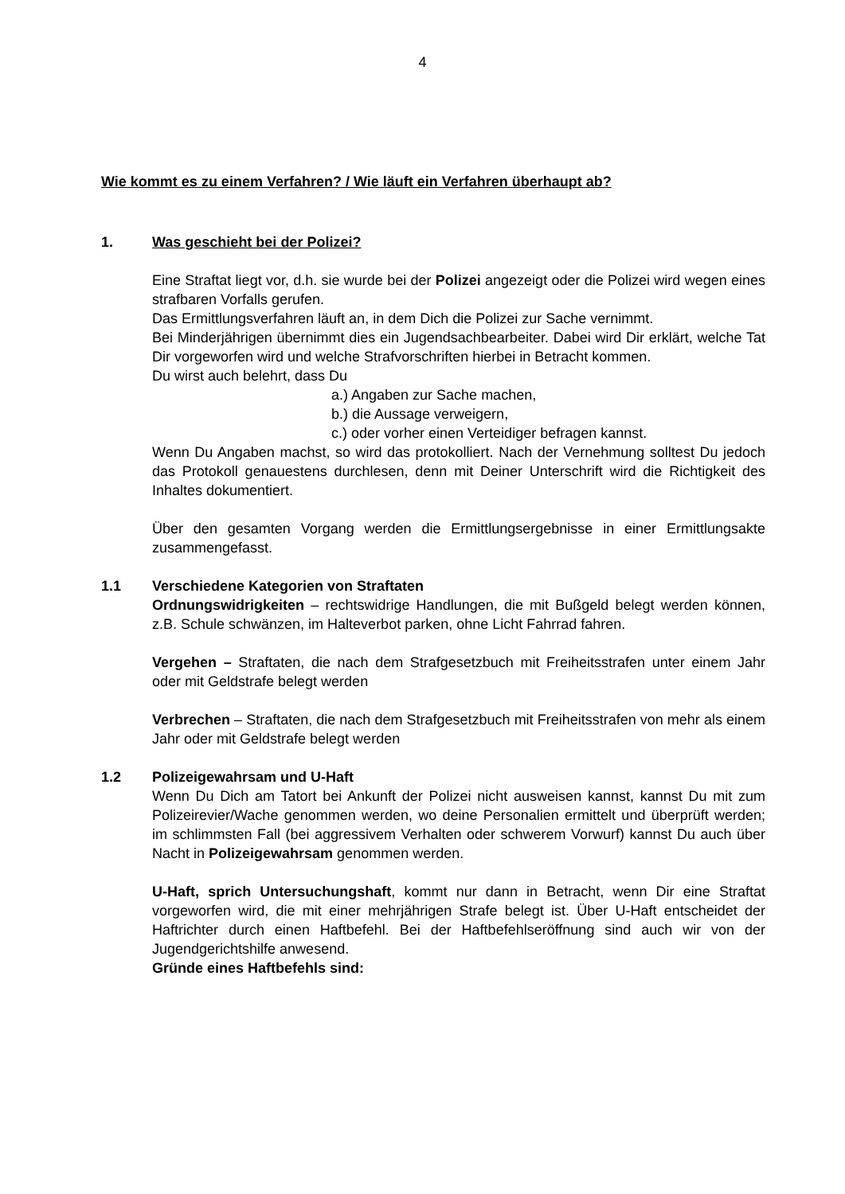4
Wie kommt es zu einem Verfahren? / Wie läuft ein Verfahren überhaupt ab?
1. Was geschieht bei der Polizei?
Eine Straftat liegt vor, d.h. sie wurde bei der Polizei angezeigt oder die Polizei wird wegen eines strafbaren Vorfalls gerufen.
Das Ermittlungsverfahren läuft an, in dem Dich die Polizei zur Sache vernimmt.
Bei Minderjährigen übernimmt dies ein Jugendsachbearbeiter. Dabei wird Dir erklärt, welche Tat Dir vorgeworfen wird und welche Strafvorschriften hierbei in Betracht kommen.
Du wirst auch belehrt, dass Du
a.) Angaben zur Sache machen,
b.) die Aussage verweigern,
c.) oder vorher einen Verteidiger befragen kannst.
Wenn Du Angaben machst, so wird das protokolliert. Nach der Vernehmung solltest Du jedoch das Protokoll genauestens durchlesen, denn mit Deiner Unterschrift wird die Richtigkeit des Inhaltes dokumentiert.
Über den gesamten Vorgang werden die Ermittlungsergebnisse in einer Ermittlungsakte zusammengefasst.
1.1 Verschiedene Kategorien von Straftaten
Ordnungswidrigkeiten – rechtswidrige Handlungen, die mit Bußgeld belegt werden können, z.B. Schule schwänzen, im Halteverbot parken, ohne Licht Fahrrad fahren.
Vergehen – Straftaten, die nach dem Strafgesetzbuch mit Freiheitsstrafen unter einem Jahr oder mit Geldstrafe belegt werden
Verbrechen – Straftaten, die nach dem Strafgesetzbuch mit Freiheitsstrafen von mehr als einem Jahr oder mit Geldstrafe belegt werden
1.2 Polizeigewahrsam und U-Haft
Wenn Du Dich am Tatort bei Ankunft der Polizei nicht ausweisen kannst, kannst Du mit zum Polizeirevier/Wache genommen werden, wo deine Personalien ermittelt und überprüft werden; im schlimmsten Fall (bei aggressivem Verhalten oder schwerem Vorwurf) kannst Du auch über Nacht in Polizeigewahrsam genommen werden.
U-Haft, sprich Untersuchungshaft, kommt nur dann in Betracht, wenn Dir eine Straftat vorgeworfen wird, die mit einer mehrjährigen Strafe belegt ist. Über U-Haft entscheidet der Haftrichter durch einen Haftbefehl. Bei der Haftbefehlseröffnung sind auch wir von der Jugendgerichtshilfe anwesend.
Gründe eines Haftbefehls sind: